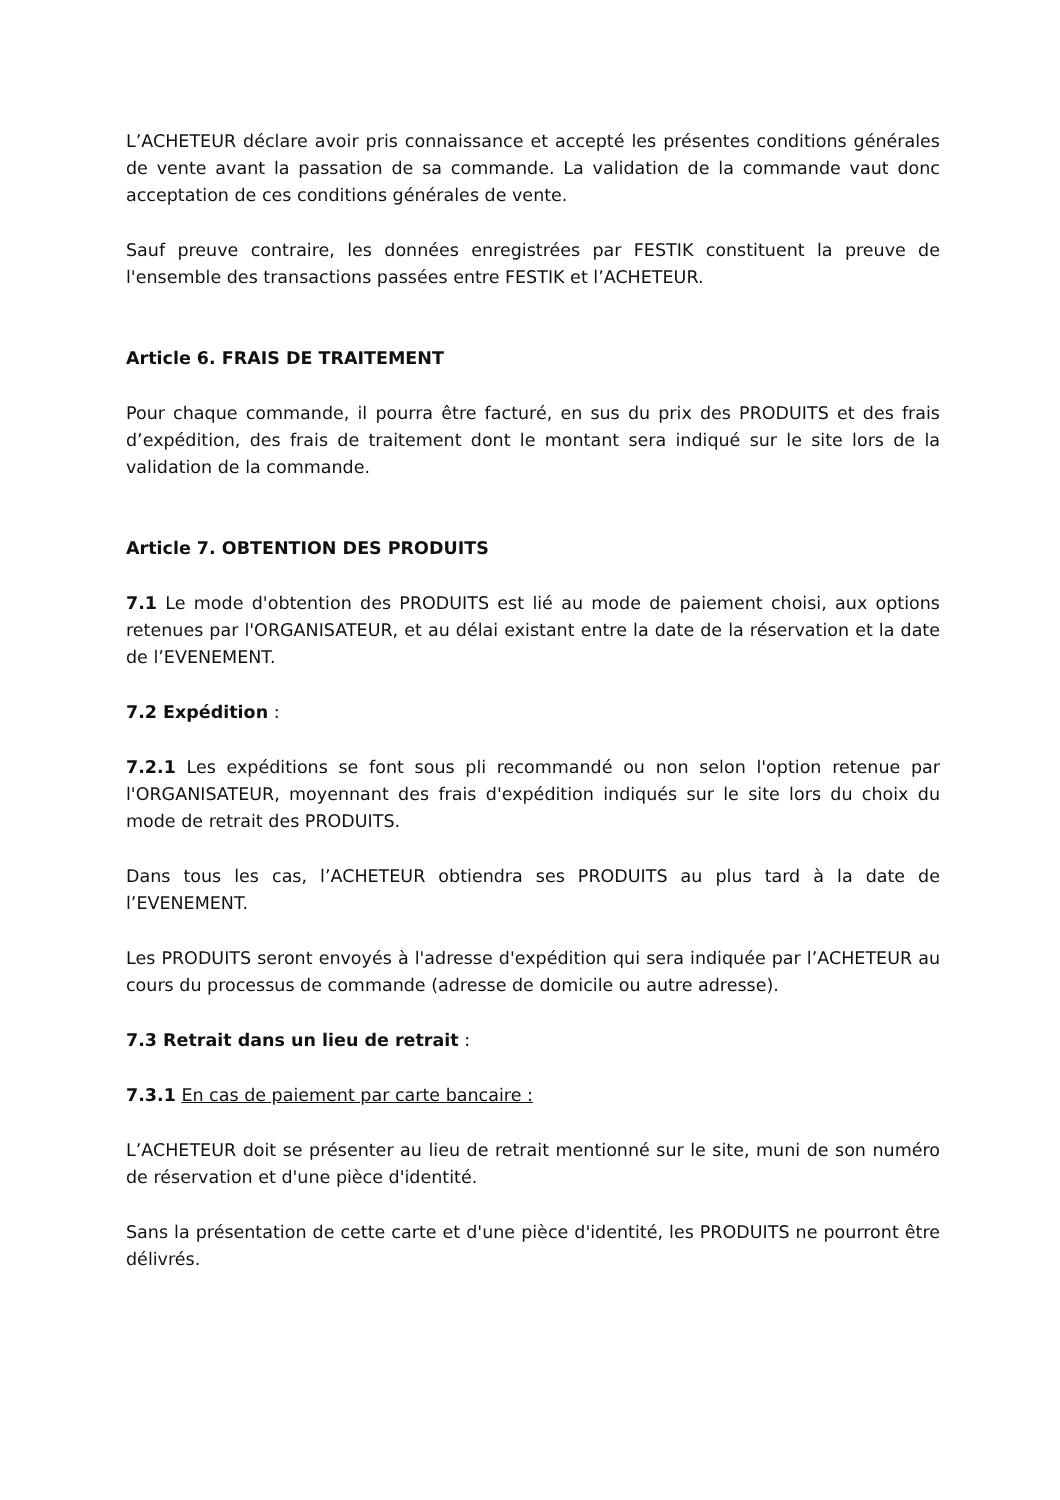L’ACHETEUR déclare avoir pris connaissance et accepté les présentes conditions générales de vente avant la passation de sa commande. La validation de la commande vaut donc acceptation de ces conditions générales de vente.
Sauf preuve contraire, les données enregistrées par FESTIK constituent la preuve de l'ensemble des transactions passées entre FESTIK et l’ACHETEUR.
Article 6. FRAIS DE TRAITEMENT
Pour chaque commande, il pourra être facturé, en sus du prix des PRODUITS et des frais d’expédition, des frais de traitement dont le montant sera indiqué sur le site lors de la validation de la commande.
Article 7. OBTENTION DES PRODUITS
7.1 Le mode d'obtention des PRODUITS est lié au mode de paiement choisi, aux options retenues par l'ORGANISATEUR, et au délai existant entre la date de la réservation et la date de l’EVENEMENT.
7.2 Expédition :
7.2.1 Les expéditions se font sous pli recommandé ou non selon l'option retenue par l'ORGANISATEUR, moyennant des frais d'expédition indiqués sur le site lors du choix du mode de retrait des PRODUITS.
Dans tous les cas, l’ACHETEUR obtiendra ses PRODUITS au plus tard à la date de l’EVENEMENT.
Les PRODUITS seront envoyés à l'adresse d'expédition qui sera indiquée par l’ACHETEUR au cours du processus de commande (adresse de domicile ou autre adresse).
7.3 Retrait dans un lieu de retrait :
7.3.1 En cas de paiement par carte bancaire :
L’ACHETEUR doit se présenter au lieu de retrait mentionné sur le site, muni de son numéro de réservation et d'une pièce d'identité.
Sans la présentation de cette carte et d'une pièce d'identité, les PRODUITS ne pourront être délivrés.